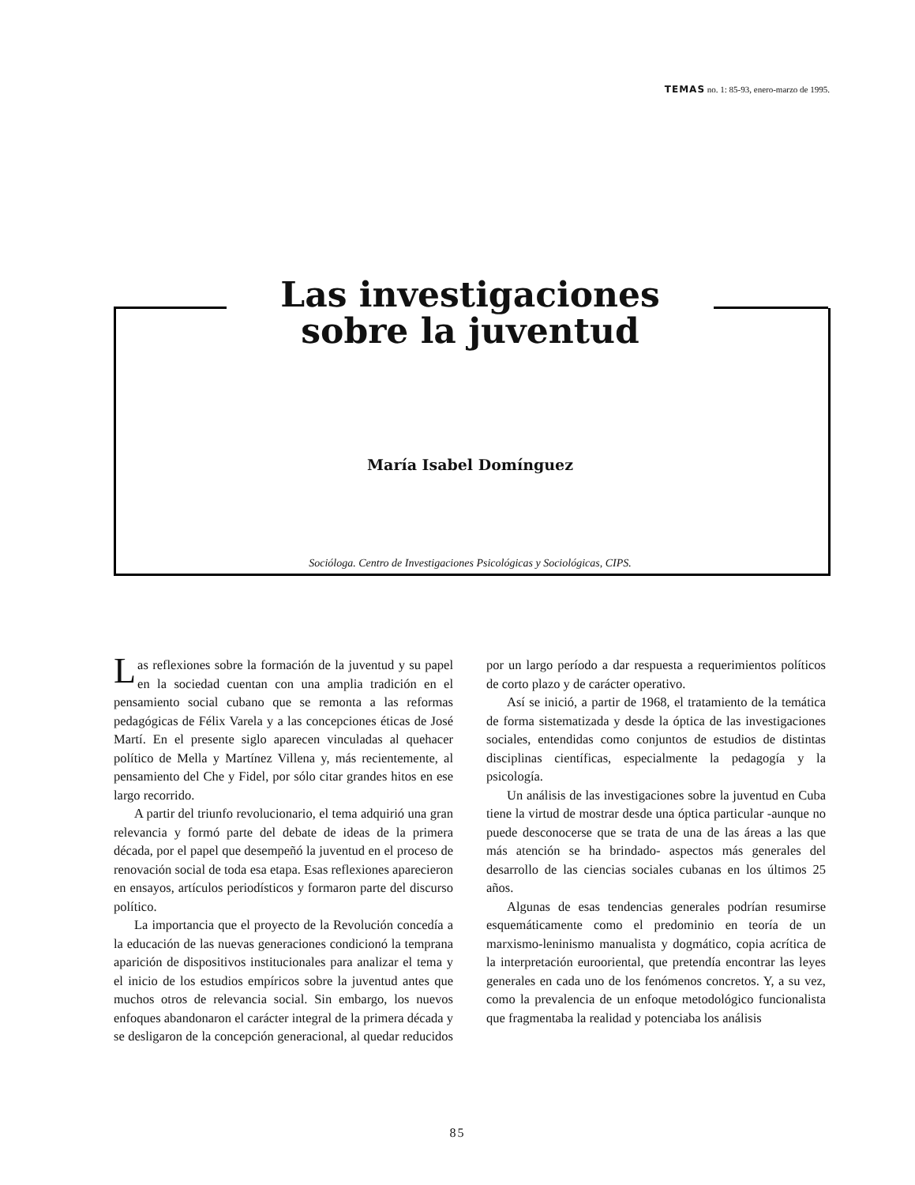TEMAS no. 1: 85-93, enero-marzo de 1995.
Las investigaciones sobre la juventud
María Isabel Domínguez
Socióloga. Centro de Investigaciones Psicológicas y Sociológicas, CIPS.
Las reflexiones sobre la formación de la juventud y su papel en la sociedad cuentan con una amplia tradición en el pensamiento social cubano que se remonta a las reformas pedagógicas de Félix Varela y a las concepciones éticas de José Martí. En el presente siglo aparecen vinculadas al quehacer político de Mella y Martínez Villena y, más recientemente, al pensamiento del Che y Fidel, por sólo citar grandes hitos en ese largo recorrido.
A partir del triunfo revolucionario, el tema adquirió una gran relevancia y formó parte del debate de ideas de la primera década, por el papel que desempeñó la juventud en el proceso de renovación social de toda esa etapa. Esas reflexiones aparecieron en ensayos, artículos periodísticos y formaron parte del discurso político.
La importancia que el proyecto de la Revolución concedía a la educación de las nuevas generaciones condicionó la temprana aparición de dispositivos institucionales para analizar el tema y el inicio de los estudios empíricos sobre la juventud antes que muchos otros de relevancia social. Sin embargo, los nuevos enfoques abandonaron el carácter integral de la primera década y se desligaron de la concepción generacional, al quedar reducidos por un largo período a dar respuesta a requerimientos políticos de corto plazo y de carácter operativo.
Así se inició, a partir de 1968, el tratamiento de la temática de forma sistematizada y desde la óptica de las investigaciones sociales, entendidas como conjuntos de estudios de distintas disciplinas científicas, especialmente la pedagogía y la psicología.
Un análisis de las investigaciones sobre la juventud en Cuba tiene la virtud de mostrar desde una óptica particular -aunque no puede desconocerse que se trata de una de las áreas a las que más atención se ha brindado- aspectos más generales del desarrollo de las ciencias sociales cubanas en los últimos 25 años.
Algunas de esas tendencias generales podrían resumirse esquemáticamente como el predominio en teoría de un marxismo-leninismo manualista y dogmático, copia acrítica de la interpretación eurooriental, que pretendía encontrar las leyes generales en cada uno de los fenómenos concretos. Y, a su vez, como la prevalencia de un enfoque metodológico funcionalista que fragmentaba la realidad y potenciaba los análisis
85